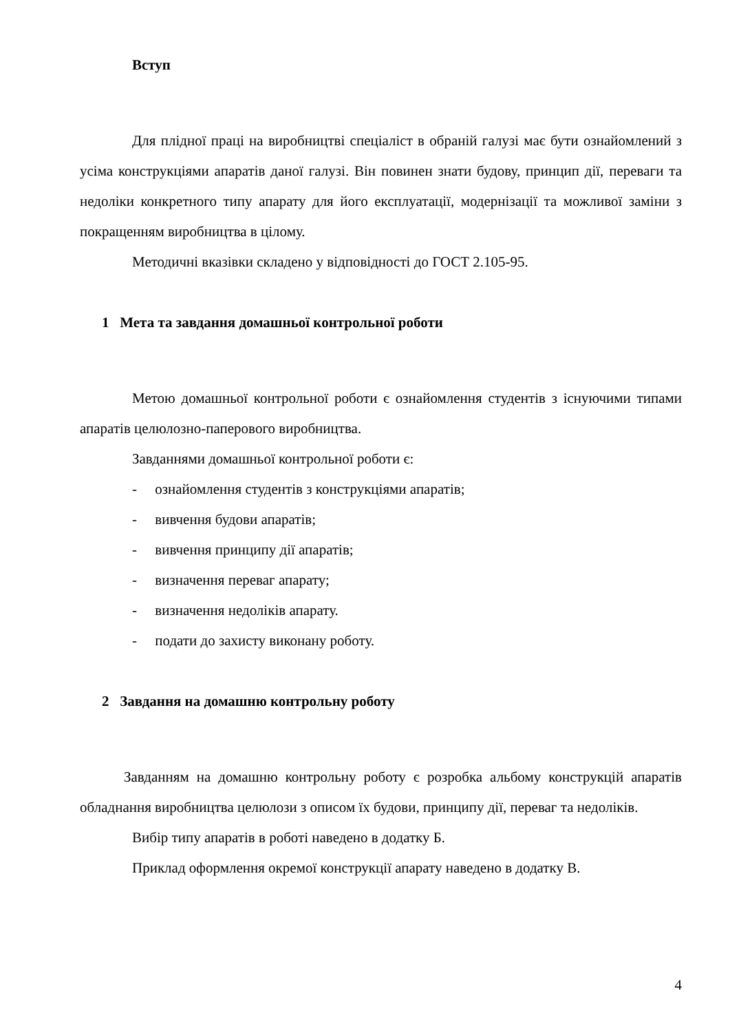Вступ
Для плідної праці на виробництві спеціаліст в обраній галузі має бути ознайомлений з усіма конструкціями апаратів даної галузі. Він повинен знати будову, принцип дії, переваги та недоліки конкретного типу апарату для його експлуатації, модернізації та можливої заміни з покращенням виробництва в цілому.
Методичні вказівки складено у відповідності до ГОСТ 2.105-95.
1 Мета та завдання домашньої контрольної роботи
Метою домашньої контрольної роботи є ознайомлення студентів з існуючими типами апаратів целюлозно-паперового виробництва.
Завданнями домашньої контрольної роботи є:
- ознайомлення студентів з конструкціями апаратів;
- вивчення будови апаратів;
- вивчення принципу дії апаратів;
- визначення переваг апарату;
- визначення недоліків апарату.
- подати до захисту виконану роботу.
2 Завдання на домашню контрольну роботу
Завданням на домашню контрольну роботу є розробка альбому конструкцій апаратів обладнання виробництва целюлози з описом їх будови, принципу дії, переваг та недоліків.
Вибір типу апаратів в роботі наведено в додатку Б.
Приклад оформлення окремої конструкції апарату наведено в додатку В.
4